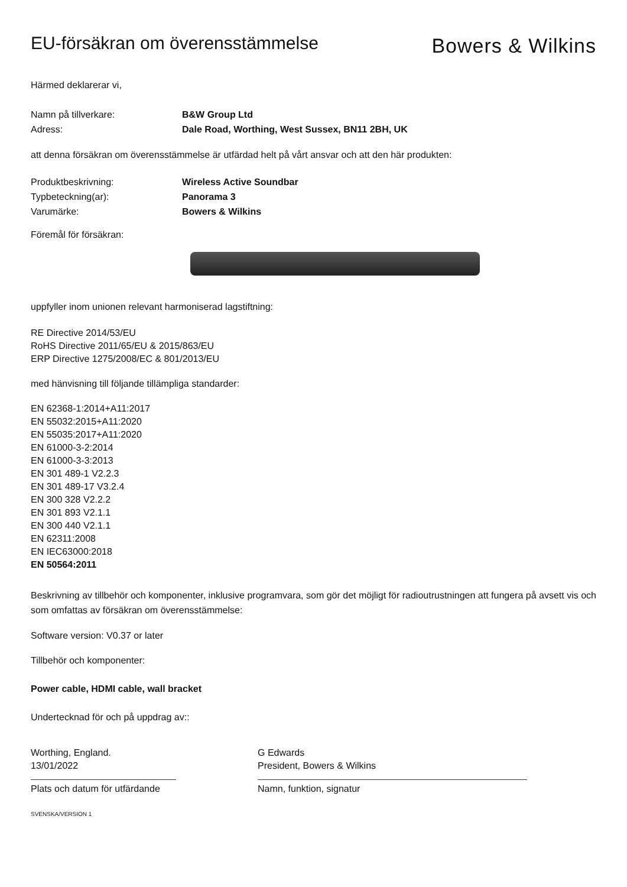EU-försäkran om överensstämmelse
Bowers & Wilkins
Härmed deklarerar vi,
Namn på tillverkare: B&W Group Ltd
Adress: Dale Road, Worthing, West Sussex, BN11 2BH, UK
att denna försäkran om överensstämmelse är utfärdad helt på vårt ansvar och att den här produkten:
Produktbeskrivning: Wireless Active Soundbar
Typbeteckning(ar): Panorama 3
Varumärke: Bowers & Wilkins
Föremål för försäkran:
uppfyller inom unionen relevant harmoniserad lagstiftning:
RE Directive 2014/53/EU
RoHS Directive 2011/65/EU & 2015/863/EU
ERP Directive 1275/2008/EC & 801/2013/EU
med hänvisning till följande tillämpliga standarder:
EN 62368-1:2014+A11:2017
EN 55032:2015+A11:2020
EN 55035:2017+A11:2020
EN 61000-3-2:2014
EN 61000-3-3:2013
EN 301 489-1 V2.2.3
EN 301 489-17 V3.2.4
EN 300 328 V2.2.2
EN 301 893 V2.1.1
EN 300 440 V2.1.1
EN 62311:2008
EN IEC63000:2018
EN 50564:2011
Beskrivning av tillbehör och komponenter, inklusive programvara, som gör det möjligt för radioutrustningen att fungera på avsett vis och som omfattas av försäkran om överensstämmelse:
Software version: V0.37 or later
Tillbehör och komponenter:
Power cable, HDMI cable, wall bracket
Undertecknad för och på uppdrag av::
Worthing, England.
13/01/2022
Plats och datum för utfärdande
G Edwards
President, Bowers & Wilkins
Namn, funktion, signatur
SVENSKA/VERSION 1